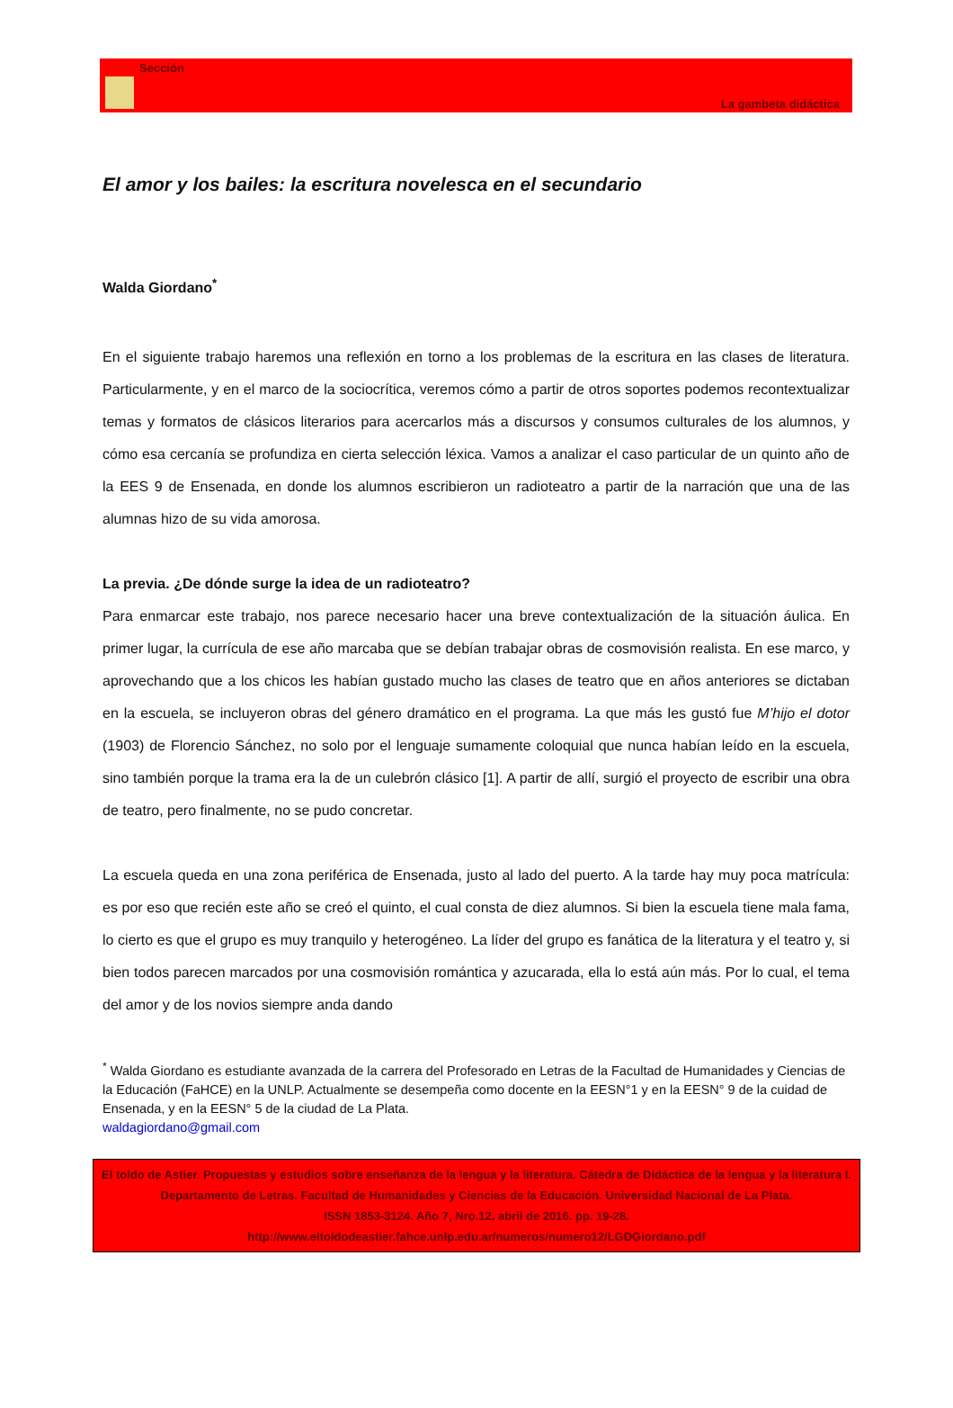Sección
La gambeta didáctica
El amor y los bailes: la escritura novelesca en el secundario
Walda Giordano<sup>*</sup>
En el siguiente trabajo haremos una reflexión en torno a los problemas de la escritura en las clases de literatura. Particularmente, y en el marco de la sociocrítica, veremos cómo a partir de otros soportes podemos recontextualizar temas y formatos de clásicos literarios para acercarlos más a discursos y consumos culturales de los alumnos, y cómo esa cercanía se profundiza en cierta selección léxica. Vamos a analizar el caso particular de un quinto año de la EES 9 de Ensenada, en donde los alumnos escribieron un radioteatro a partir de la narración que una de las alumnas hizo de su vida amorosa.
La previa. ¿De dónde surge la idea de un radioteatro?
Para enmarcar este trabajo, nos parece necesario hacer una breve contextualización de la situación áulica. En primer lugar, la currícula de ese año marcaba que se debían trabajar obras de cosmovisión realista. En ese marco, y aprovechando que a los chicos les habían gustado mucho las clases de teatro que en años anteriores se dictaban en la escuela, se incluyeron obras del género dramático en el programa. La que más les gustó fue M’hijo el dotor (1903) de Florencio Sánchez, no solo por el lenguaje sumamente coloquial que nunca habían leído en la escuela, sino también porque la trama era la de un culebrón clásico [1]. A partir de allí, surgió el proyecto de escribir una obra de teatro, pero finalmente, no se pudo concretar.
La escuela queda en una zona periférica de Ensenada, justo al lado del puerto. A la tarde hay muy poca matrícula: es por eso que recién este año se creó el quinto, el cual consta de diez alumnos. Si bien la escuela tiene mala fama, lo cierto es que el grupo es muy tranquilo y heterogéneo. La líder del grupo es fanática de la literatura y el teatro y, si bien todos parecen marcados por una cosmovisión romántica y azucarada, ella lo está aún más. Por lo cual, el tema del amor y de los novios siempre anda dando
<sup>*</sup> Walda Giordano es estudiante avanzada de la carrera del Profesorado en Letras de la Facultad de Humanidades y Ciencias de la Educación (FaHCE) en la UNLP. Actualmente se desempeña como docente en la EESN°1 y en la EESN° 9 de la cuidad de Ensenada, y en la EESN° 5 de la ciudad de La Plata.
waldagiordano@gmail.com
El toldo de Astier. Propuestas y estudios sobre enseñanza de la lengua y la literatura. Cátedra de Didáctica de la lengua y la literatura I. Departamento de Letras. Facultad de Humanidades y Ciencias de la Educación. Universidad Nacional de La Plata.
ISSN 1853-3124. Año 7, Nro.12, abril de 2016. pp. 19-28.
http://www.eltoldodeastier.fahce.unlp.edu.ar/numeros/numero12/LGDGiordano.pdf